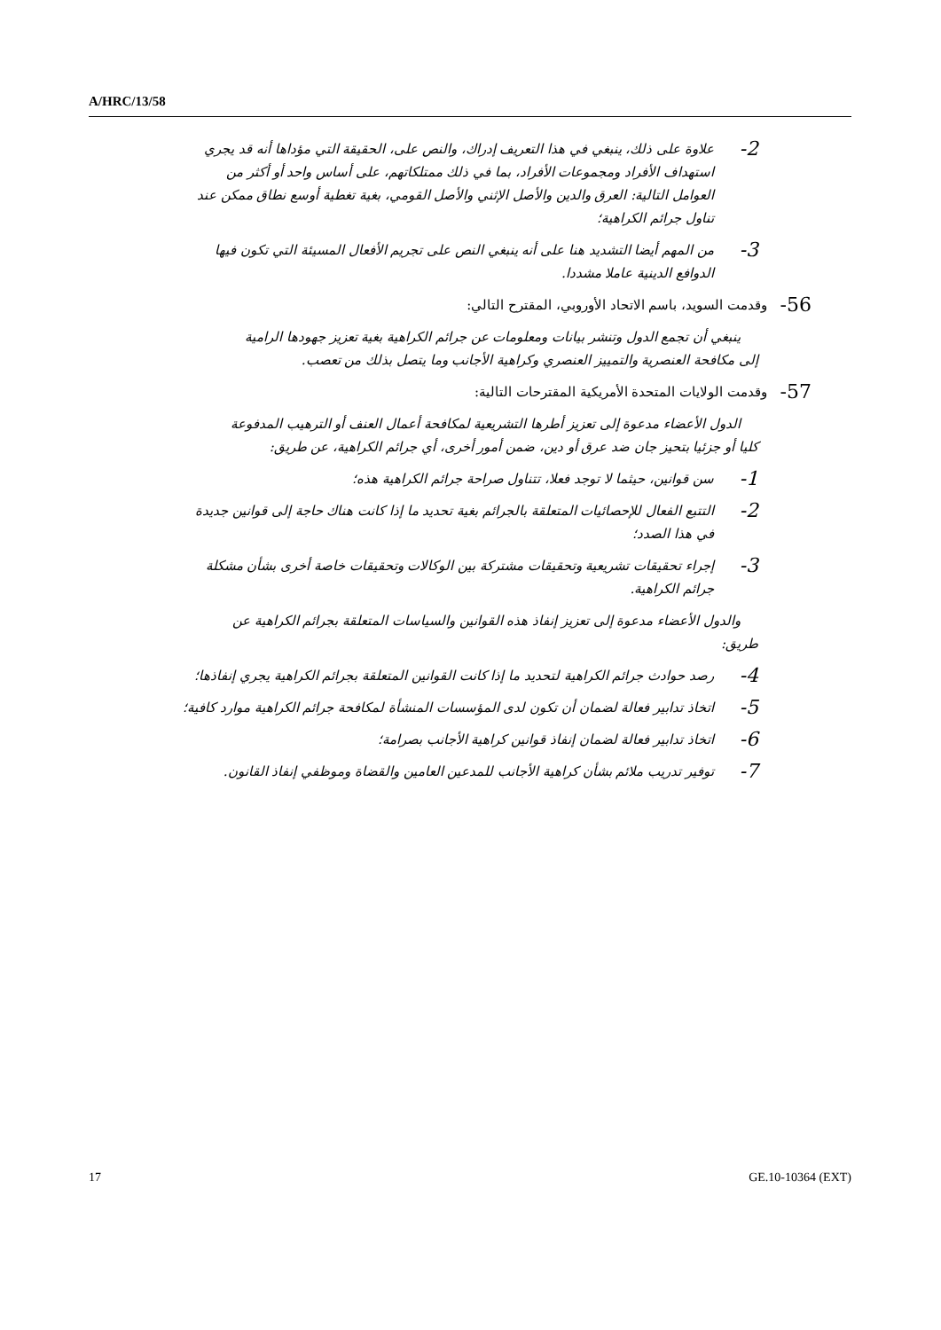A/HRC/13/58
2- علاوة على ذلك، ينبغي في هذا التعريف إدراك، والنص على، الحقيقة التي مؤداها أنه قد يجري استهداف الأفراد ومجموعات الأفراد، بما في ذلك ممتلكاتهم، على أساس واحد أو أكثر من العوامل التالية: العرق والدين والأصل الإثني والأصل القومي، بغية تغطية أوسع نطاق ممكن عند تناول جرائم الكراهية؛
3- من المهم أيضا التشديد هنا على أنه ينبغي النص على تجريم الأفعال المسيئة التي تكون فيها الدوافع الدينية عاملا مشددا.
56- وقدمت السويد، باسم الاتحاد الأوروبي، المقترح التالي:
ينبغي أن تجمع الدول وتنشر بيانات ومعلومات عن جرائم الكراهية بغية تعزيز جهودها الرامية إلى مكافحة العنصرية والتمييز العنصري وكراهية الأجانب وما يتصل بذلك من تعصب.
57- وقدمت الولايات المتحدة الأمريكية المقترحات التالية:
الدول الأعضاء مدعوة إلى تعزيز أطرها التشريعية لمكافحة أعمال العنف أو الترهيب المدفوعة كليا أو جزئيا بتحيز جان ضد عرق أو دين، ضمن أمور أخرى، أي جرائم الكراهية، عن طريق:
1- سن قوانين، حيثما لا توجد فعلا، تتناول صراحة جرائم الكراهية هذه؛
2- التتبع الفعال للإحصائيات المتعلقة بالجرائم بغية تحديد ما إذا كانت هناك حاجة إلى قوانين جديدة في هذا الصدد؛
3- إجراء تحقيقات تشريعية وتحقيقات مشتركة بين الوكالات وتحقيقات خاصة أخرى بشأن مشكلة جرائم الكراهية.
والدول الأعضاء مدعوة إلى تعزيز إنفاذ هذه القوانين والسياسات المتعلقة بجرائم الكراهية عن طريق:
4- رصد حوادث جرائم الكراهية لتحديد ما إذا كانت القوانين المتعلقة بجرائم الكراهية يجري إنفاذها؛
5- اتخاذ تدابير فعالة لضمان أن تكون لدى المؤسسات المنشأة لمكافحة جرائم الكراهية موارد كافية؛
6- اتخاذ تدابير فعالة لضمان إنفاذ قوانين كراهية الأجانب بصرامة؛
7- توفير تدريب ملائم بشأن كراهية الأجانب للمدعين العامين والقضاة وموظفي إنفاذ القانون.
17 GE.10-10364 (EXT)